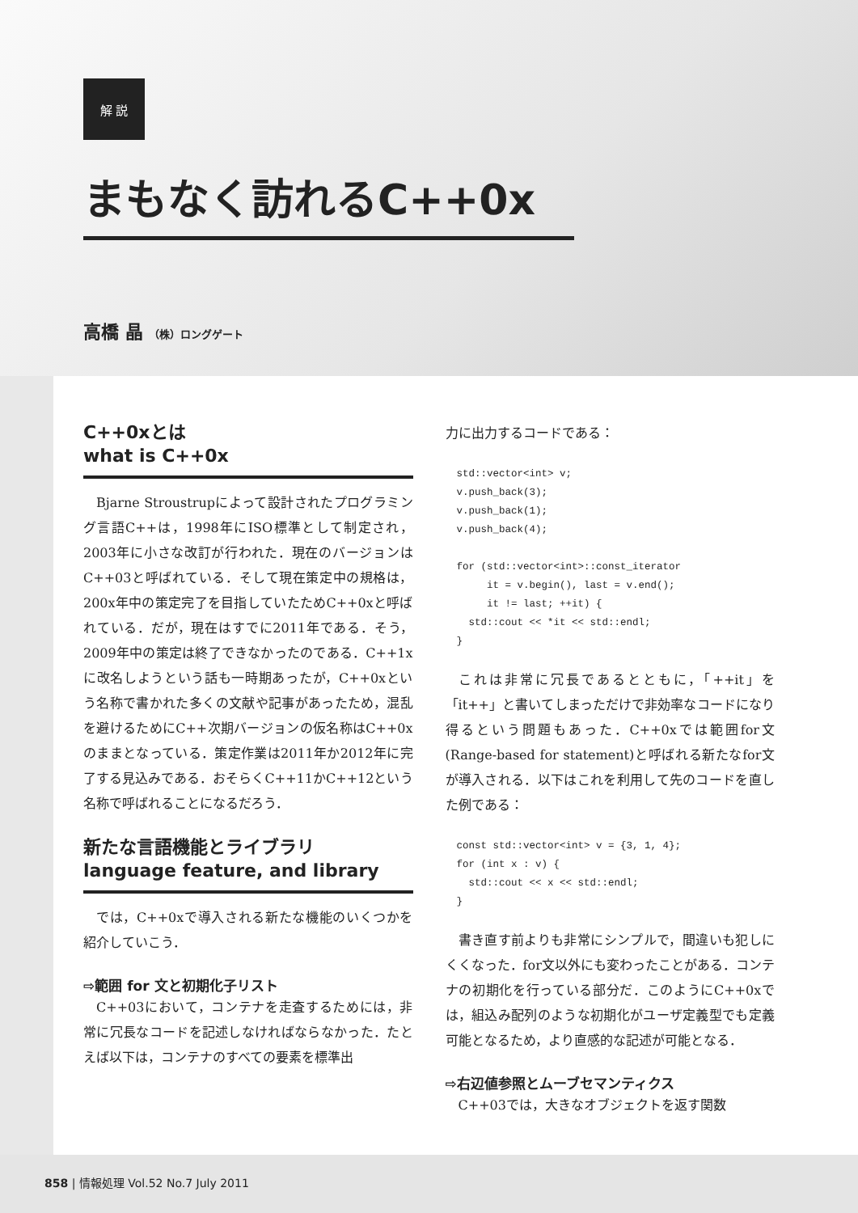解 説
まもなく訪れるC++0x
高橋 晶 （株）ロングゲート
C++0xとは
what is C++0x
Bjarne Stroustrupによって設計されたプログラミング言語C++は，1998年にISO標準として制定され，2003年に小さな改訂が行われた．現在のバージョンはC++03と呼ばれている．そして現在策定中の規格は，200x年中の策定完了を目指していたためC++0xと呼ばれている．だが，現在はすでに2011年である．そう，2009年中の策定は終了できなかったのである．C++1xに改名しようという話も一時期あったが，C++0xという名称で書かれた多くの文献や記事があったため，混乱を避けるためにC++次期バージョンの仮名称はC++0xのままとなっている．策定作業は2011年か2012年に完了する見込みである．おそらくC++11かC++12という名称で呼ばれることになるだろう．
新たな言語機能とライブラリ
language feature, and library
では，C++0xで導入される新たな機能のいくつかを紹介していこう．
⇨範囲 for 文と初期化子リスト
C++03において，コンテナを走査するためには，非常に冗長なコードを記述しなければならなかった．たとえば以下は，コンテナのすべての要素を標準出
力に出力するコードである：
std::vector<int> v;
v.push_back(3);
v.push_back(1);
v.push_back(4);

for (std::vector<int>::const_iterator
     it = v.begin(), last = v.end();
     it != last; ++it) {
  std::cout << *it << std::endl;
}
これは非常に冗長であるとともに，「++it」を「it++」と書いてしまっただけで非効率なコードになり得るという問題もあった．C++0xでは範囲for文(Range-based for statement)と呼ばれる新たなfor文が導入される．以下はこれを利用して先のコードを直した例である：
const std::vector<int> v = {3, 1, 4};
for (int x : v) {
  std::cout << x << std::endl;
}
書き直す前よりも非常にシンプルで，間違いも犯しにくくなった．for文以外にも変わったことがある．コンテナの初期化を行っている部分だ．このようにC++0xでは，組込み配列のような初期化がユーザ定義型でも定義可能となるため，より直感的な記述が可能となる．
⇨右辺値参照とムーブセマンティクス
C++03では，大きなオブジェクトを返す関数
858 | 情報処理 Vol.52 No.7 July 2011